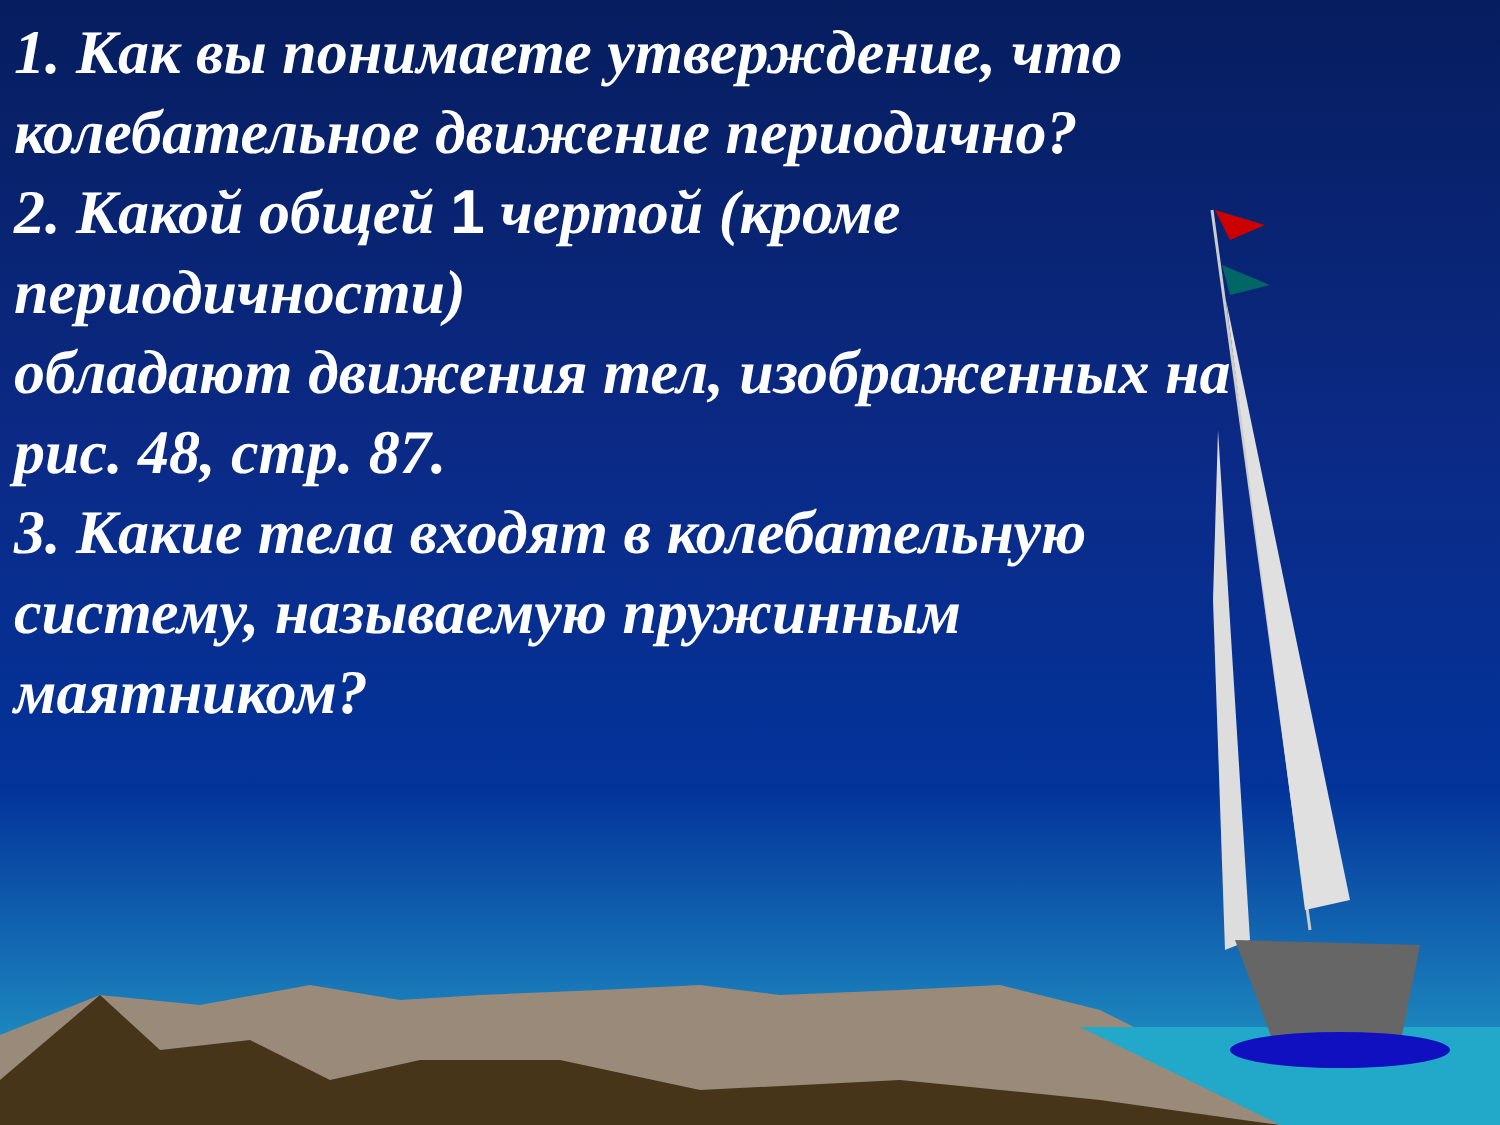1. Как вы понимаете утверждение, что колебательное движение периодично?
2. Какой общей 1 чертой (кроме периодичности)
обладают движения тел, изображенных на рис. 48, стр. 87.
3. Какие тела входят в колебательную систему, называемую пружинным маятником?